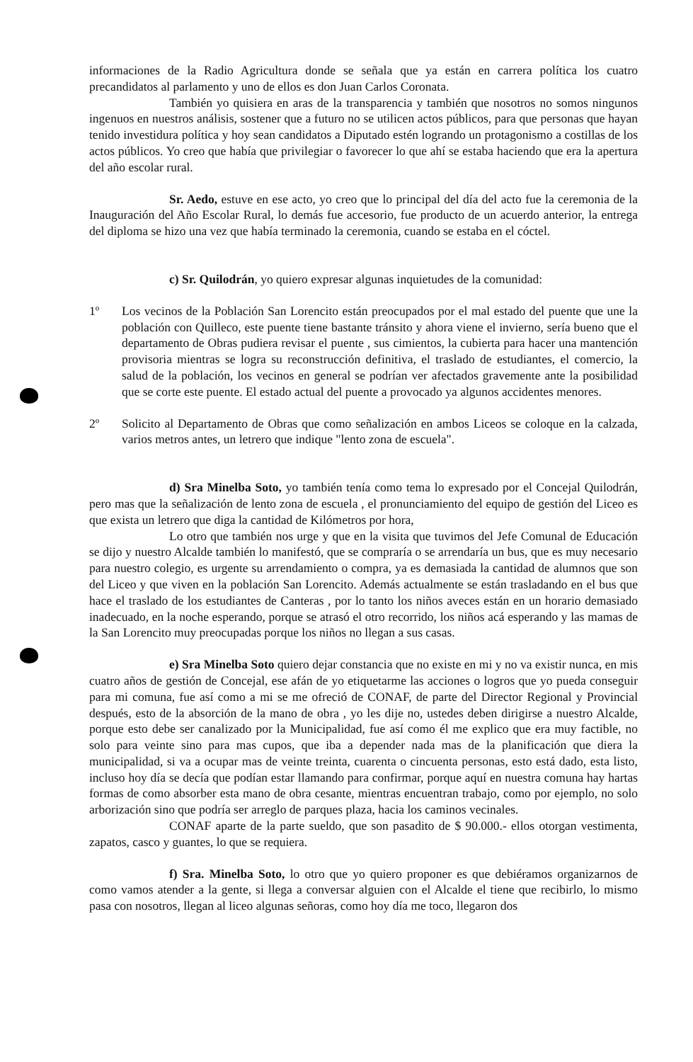informaciones de la Radio Agricultura donde se señala que ya están en carrera política los cuatro precandidatos al parlamento y uno de ellos es don Juan Carlos Coronata.
También yo quisiera en aras de la transparencia y también que nosotros no somos ningunos ingenuos en nuestros análisis, sostener que a futuro no se utilicen actos públicos, para que personas que hayan tenido investidura política y hoy sean candidatos a Diputado estén logrando un protagonismo a costillas de los actos públicos. Yo creo que había que privilegiar o favorecer lo que ahí se estaba haciendo que era la apertura del año escolar rural.
Sr. Aedo, estuve en ese acto, yo creo que lo principal del día del acto fue la ceremonia de la Inauguración del Año Escolar Rural, lo demás fue accesorio, fue producto de un acuerdo anterior, la entrega del diploma se hizo una vez que había terminado la ceremonia, cuando se estaba en el cóctel.
c) Sr. Quilodrán, yo quiero expresar algunas inquietudes de la comunidad:
1º Los vecinos de la Población San Lorencito están preocupados por el mal estado del puente que une la población con Quilleco, este puente tiene bastante tránsito y ahora viene el invierno, sería bueno que el departamento de Obras pudiera revisar el puente , sus cimientos, la cubierta para hacer una mantención provisoria mientras se logra su reconstrucción definitiva, el traslado de estudiantes, el comercio, la salud de la población, los vecinos en general se podrían ver afectados gravemente ante la posibilidad que se corte este puente. El estado actual del puente a provocado ya algunos accidentes menores.
2º Solicito al Departamento de Obras que como señalización en ambos Liceos se coloque en la calzada, varios metros antes, un letrero que indique "lento zona de escuela".
d) Sra Minelba Soto, yo también tenía como tema lo expresado por el Concejal Quilodrán, pero mas que la señalización de lento zona de escuela , el pronunciamiento del equipo de gestión del Liceo es que exista un letrero que diga la cantidad de Kilómetros por hora,
Lo otro que también nos urge y que en la visita que tuvimos del Jefe Comunal de Educación se dijo y nuestro Alcalde también lo manifestó, que se compraría o se arrendaría un bus, que es muy necesario para nuestro colegio, es urgente su arrendamiento o compra, ya es demasiada la cantidad de alumnos que son del Liceo y que viven en la población San Lorencito. Además actualmente se están trasladando en el bus que hace el traslado de los estudiantes de Canteras , por lo tanto los niños aveces están en un horario demasiado inadecuado, en la noche esperando, porque se atrasó el otro recorrido, los niños acá esperando y las mamas de la San Lorencito muy preocupadas porque los niños no llegan a sus casas.
e) Sra Minelba Soto quiero dejar constancia que no existe en mi y no va existir nunca, en mis cuatro años de gestión de Concejal, ese afán de yo etiquetarme las acciones o logros que yo pueda conseguir para mi comuna, fue así como a mi se me ofreció de CONAF, de parte del Director Regional y Provincial después, esto de la absorción de la mano de obra , yo les dije no, ustedes deben dirigirse a nuestro Alcalde, porque esto debe ser canalizado por la Municipalidad, fue así como él me explico que era muy factible, no solo para veinte sino para mas cupos, que iba a depender nada mas de la planificación que diera la municipalidad, si va a ocupar mas de veinte treinta, cuarenta o cincuenta personas, esto está dado, esta listo, incluso hoy día se decía que podían estar llamando para confirmar, porque aquí en nuestra comuna hay hartas formas de como absorber esta mano de obra cesante, mientras encuentran trabajo, como por ejemplo, no solo arborización sino que podría ser arreglo de parques plaza, hacia los caminos vecinales.
CONAF aparte de la parte sueldo, que son pasadito de $ 90.000.- ellos otorgan vestimenta, zapatos, casco y guantes, lo que se requiera.
f) Sra. Minelba Soto, lo otro que yo quiero proponer es que debiéramos organizarnos de como vamos atender a la gente, si llega a conversar alguien con el Alcalde el tiene que recibirlo, lo mismo pasa con nosotros, llegan al liceo algunas señoras, como hoy día me toco, llegaron dos